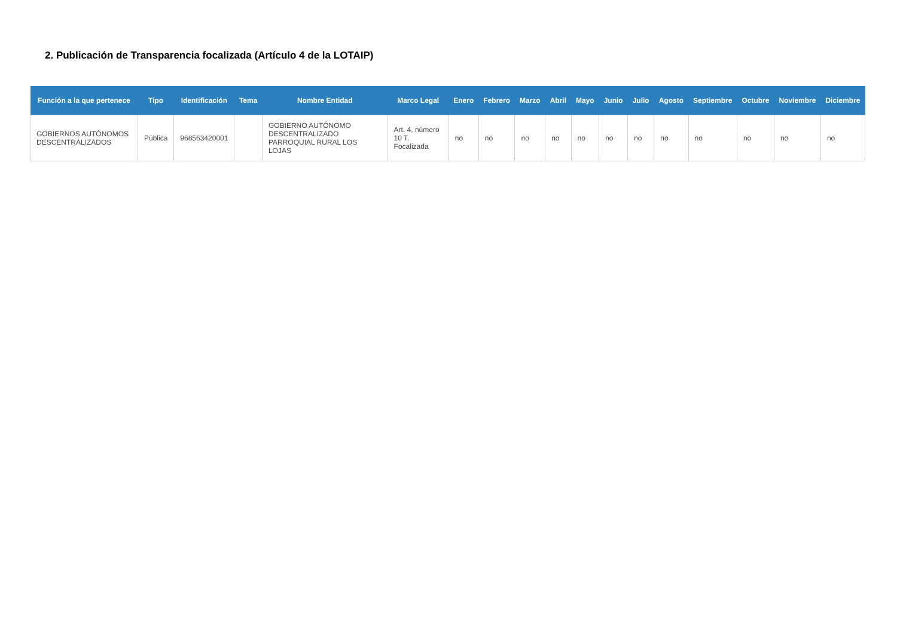2. Publicación de Transparencia focalizada (Artículo 4 de la LOTAIP)
| Función a la que pertenece | Tipo | Identificación | Tema | Nombre Entidad | Marco Legal | Enero | Febrero | Marzo | Abril | Mayo | Junio | Julio | Agosto | Septiembre | Octubre | Noviembre | Diciembre |
| --- | --- | --- | --- | --- | --- | --- | --- | --- | --- | --- | --- | --- | --- | --- | --- | --- | --- |
| GOBIERNOS AUTÓNOMOS DESCENTRALIZADOS | Pública | 968563420001 | | GOBIERNO AUTÓNOMO DESCENTRALIZADO PARROQUIAL RURAL LOS LOJAS | Art. 4, número 10 T. Focalizada | no | no | no | no | no | no | no | no | no | no | no | no |